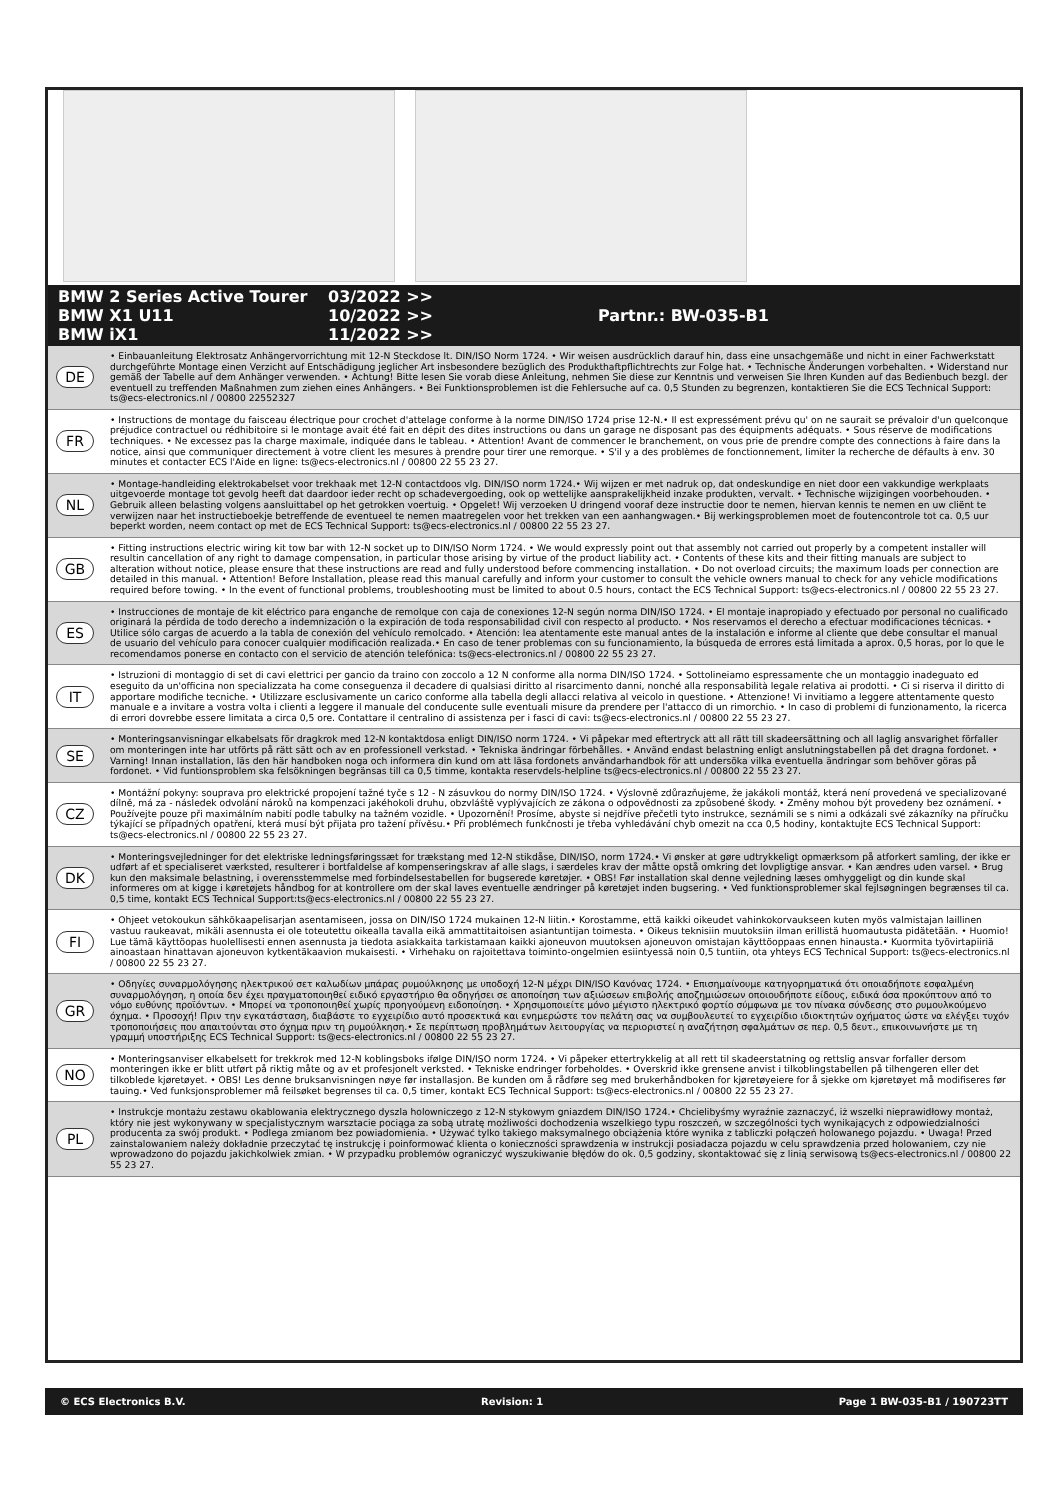BMW 2 Series Active Tourer
BMW X1 U11
BMW iX1
03/2022 >>
10/2022 >>
11/2022 >>
Partnr.: BW-035-B1
DE
• Einbauanleitung Elektrosatz Anhängervorrichtung mit 12-N Steckdose lt. DIN/ISO Norm 1724. • Wir weisen ausdrücklich darauf hin, dass eine unsachgemäße und nicht in einer Fachwerkstatt durchgeführte Montage einen Verzicht auf Entschädigung jeglicher Art insbesondere bezüglich des Produkthaftpflichtrechts zur Folge hat. • Technische Änderungen vorbehalten. • Widerstand nur gemäß der Tabelle auf dem Anhänger verwenden. • Achtung! Bitte lesen Sie vorab diese Anleitung, nehmen Sie diese zur Kenntnis und verweisen Sie Ihren Kunden auf das Bedienbuch bezgl. der eventuell zu treffenden Maßnahmen zum ziehen eines Anhängers. • Bei Funktionsproblemen ist die Fehlersuche auf ca. 0,5 Stunden zu begrenzen, kontaktieren Sie die ECS Technical Support: ts@ecs-electronics.nl / 00800 22552327
FR
• Instructions de montage du faisceau électrique pour crochet d'attelage conforme à la norme DIN/ISO 1724 prise 12-N.• Il est expressément prévu qu' on ne saurait se prévaloir d'un quelconque préjudice contractuel ou rédhibitoire si le montage avait été fait en dépit des dites instructions ou dans un garage ne disposant pas des équipments adéquats. • Sous réserve de modifications techniques. • Ne excessez pas la charge maximale, indiquée dans le tableau. • Attention! Avant de commencer le branchement, on vous prie de prendre compte des connections à faire dans la notice, ainsi que communiquer directement à votre client les mesures à prendre pour tirer une remorque. • S'il y a des problèmes de fonctionnement, limiter la recherche de défaults à env. 30 minutes et contacter ECS l'Aide en ligne: ts@ecs-electronics.nl / 00800 22 55 23 27.
NL
• Montage-handleiding elektrokabelset voor trekhaak met 12-N contactdoos vlg. DIN/ISO norm 1724.• Wij wijzen er met nadruk op, dat ondeskundige en niet door een vakkundige werkplaats uitgevoerde montage tot gevolg heeft dat daardoor ieder recht op schadevergoeding, ook op wettelijke aansprakelijkheid inzake produkten, vervalt. • Technische wijzigingen voorbehouden. • Gebruik alleen belasting volgens aansluittabel op het getrokken voertuig. • Opgelet! Wij verzoeken U dringend vooraf deze instructie door te nemen, hiervan kennis te nemen en uw cliënt te verwijzen naar het instructieboekje betreffende de eventueel te nemen maatregelen voor het trekken van een aanhangwagen.• Bij werkingsproblemen moet de foutencontrole tot ca. 0,5 uur beperkt worden, neem contact op met de ECS Technical Support: ts@ecs-electronics.nl / 00800 22 55 23 27.
GB
• Fitting instructions electric wiring kit tow bar with 12-N socket up to DIN/ISO Norm 1724. • We would expressly point out that assembly not carried out properly by a competent installer will resultin cancellation of any right to damage compensation, in particular those arising by virtue of the product liability act. • Contents of these kits and their fitting manuals are subject to alteration without notice, please ensure that these instructions are read and fully understood before commencing installation. • Do not overload circuits; the maximum loads per connection are detailed in this manual. • Attention! Before Installation, please read this manual carefully and inform your customer to consult the vehicle owners manual to check for any vehicle modifications required before towing. • In the event of functional problems, troubleshooting must be limited to about 0.5 hours, contact the ECS Technical Support: ts@ecs-electronics.nl / 00800 22 55 23 27.
ES
• Instrucciones de montaje de kit eléctrico para enganche de remolque con caja de conexiones 12-N según norma DIN/ISO 1724. • El montaje inapropiado y efectuado por personal no cualificado originará la pérdida de todo derecho a indemnización o la expiración de toda responsabilidad civil con respecto al producto. • Nos reservamos el derecho a efectuar modificaciones técnicas. • Utilice sólo cargas de acuerdo a la tabla de conexión del vehículo remolcado. • Atención: lea atentamente este manual antes de la instalación e informe al cliente que debe consultar el manual de usuario del vehículo para conocer cualquier modificación realizada.• En caso de tener problemas con su funcionamiento, la búsqueda de errores está limitada a aprox. 0,5 horas, por lo que le recomendamos ponerse en contacto con el servicio de atención telefónica: ts@ecs-electronics.nl / 00800 22 55 23 27.
IT
• Istruzioni di montaggio di set di cavi elettrici per gancio da traino con zoccolo a 12 N conforme alla norma DIN/ISO 1724. • Sottolineiamo espressamente che un montaggio inadeguato ed eseguito da un'officina non specializzata ha come conseguenza il decadere di qualsiasi diritto al risarcimento danni, nonché alla responsabilità legale relativa ai prodotti. • Ci si riserva il diritto di apportare modifiche tecniche. • Utilizzare esclusivamente un carico conforme alla tabella degli allacci relativa al veicolo in questione. • Attenzione! Vi invitiamo a leggere attentamente questo manuale e a invitare a vostra volta i clienti a leggere il manuale del conducente sulle eventuali misure da prendere per l'attacco di un rimorchio. • In caso di problemi di funzionamento, la ricerca di errori dovrebbe essere limitata a circa 0,5 ore. Contattare il centralino di assistenza per i fasci di cavi: ts@ecs-electronics.nl / 00800 22 55 23 27.
SE
• Monteringsanvisningar elkabelsats för dragkrok med 12-N kontaktdosa enligt DIN/ISO norm 1724. • Vi påpekar med eftertryck att all rätt till skadeersättning och all laglig ansvarighet förfaller om monteringen inte har utförts på rätt sätt och av en professionell verkstad. • Tekniska ändringar förbehålles. • Använd endast belastning enligt anslutningstabellen på det dragna fordonet. • Varning! Innan installation, läs den här handboken noga och informera din kund om att läsa fordonets användarhandbok för att undersöka vilka eventuella ändringar som behöver göras på fordonet. • Vid funtionsproblem ska felsökningen begränsas till ca 0,5 timme, kontakta reservdels-helpline ts@ecs-electronics.nl / 00800 22 55 23 27.
CZ
• Montážní pokyny: souprava pro elektrické propojení tažné tyče s 12 - N zásuvkou do normy DIN/ISO 1724. • Výslovně zdůrazňujeme, že jakákoli montáž, která není provedená ve specializované dílně, má za - následek odvolání nároků na kompenzaci jakéhokoli druhu, obzvláště vyplývajících ze zákona o odpovědnosti za způsobené škody. • Změny mohou být provedeny bez oznámení. • Používejte pouze při maximálním nabití podle tabulky na tažném vozidle. • Upozornění! Prosíme, abyste si nejdříve přečetli tyto instrukce, seznámili se s nimi a odkázali své zákazníky na příručku týkající se případných opatření, která musí být přijata pro tažení přívěsu.• Při problémech funkčnosti je třeba vyhledávání chyb omezit na cca 0,5 hodiny, kontaktujte ECS Technical Support: ts@ecs-electronics.nl / 00800 22 55 23 27.
DK
• Monteringsvejledninger for det elektriske ledningsføringssæt for trækstang med 12-N stikdåse, DIN/ISO, norm 1724.• Vi ønsker at gøre udtrykkeligt opmærksom på atforkert samling, der ikke er udført af et specialiseret værksted, resulterer i bortfaldelse af kompenseringskrav af alle slags, i særdeles krav der måtte opstå omkring det lovpligtige ansvar. • Kan ændres uden varsel. • Brug kun den maksimale belastning, i overensstemmelse med forbindelsestabellen for bugserede køretøjer. • OBS! Før installation skal denne vejledning læses omhyggeligt og din kunde skal informeres om at kigge i køretøjets håndbog for at kontrollere om der skal laves eventuelle ændringer på køretøjet inden bugsering. • Ved funktionsproblemer skal fejlsøgningen begrænses til ca. 0,5 time, kontakt ECS Technical Support:ts@ecs-electronics.nl / 00800 22 55 23 27.
FI
• Ohjeet vetokoukun sähkökaapelisarjan asentamiseen, jossa on DIN/ISO 1724 mukainen 12-N liitin.• Korostamme, että kaikki oikeudet vahinkokorvaukseen kuten myös valmistajan laillinen vastuu raukeavat, mikäli asennusta ei ole toteutettu oikealla tavalla eikä ammattitaitoisen asiantuntijan toimesta. • Oikeus teknisiin muutoksiin ilman erillistä huomautusta pidätetään. • Huomio! Lue tämä käyttöopas huolellisesti ennen asennusta ja tiedota asiakkaita tarkistamaan kaikki ajoneuvon muutoksen ajoneuvon omistajan käyttöoppaas ennen hinausta.• Kuormita työvirtapiiriä ainoastaan hinattavan ajoneuvon kytkentäkaavion mukaisesti. • Virhehaku on rajoitettava toiminto-ongelmien esiintyessä noin 0,5 tuntiin, ota yhteys ECS Technical Support: ts@ecs-electronics.nl / 00800 22 55 23 27.
GR
• Οδηγίες συναρμολόγησης ηλεκτρικού σετ καλωδίων μπάρας ρυμούλκησης με υποδοχή 12-N μέχρι DIN/ISO Κανόνας 1724. • Επισημαίνουμε κατηγορηματικά ότι οποιαδήποτε εσφαλμένη συναρμολόγηση, η οποία δεν έχει πραγματοποιηθεί ειδικό εργαστήριο θα οδηγήσει σε αποποίηση των αξιώσεων επιβολής αποζημιώσεων οποιουδήποτε είδους, ειδικά όσα προκύπτουν από το νόμο ευθύνης προϊόντων. • Μπορεί να τροποποιηθεί χωρίς προηγούμενη ειδοποίηση. • Χρησιμοποιείτε μόνο μέγιστο ηλεκτρικό φορτίο σύμφωνα με τον πίνακα σύνδεσης στο ρυμουλκούμενο όχημα. • Προσοχή! Πριν την εγκατάσταση, διαβάστε το εγχειρίδιο αυτό προσεκτικά και ενημερώστε τον πελάτη σας να συμβουλευτεί το εγχειρίδιο ιδιοκτητών οχήματος ώστε να ελέγξει τυχόν τροποποιήσεις που απαιτούνται στο όχημα πριν τη ρυμούλκηση.• Σε περίπτωση προβλημάτων λειτουργίας να περιοριστεί η αναζήτηση σφαλμάτων σε περ. 0,5 δευτ., επικοινωνήστε με τη γραμμή υποστήριξης ECS Technical Support: ts@ecs-electronics.nl / 00800 22 55 23 27.
NO
• Monteringsanviser elkabelsett for trekkrok med 12-N koblingsboks ifølge DIN/ISO norm 1724. • Vi påpeker ettertrykkelig at all rett til skadeerstatning og rettslig ansvar forfaller dersom monteringen ikke er blitt utført på riktig måte og av et profesjonelt verksted. • Tekniske endringer forbeholdes. • Overskrid ikke grensene anvist i tilkoblingstabellen på tilhengeren eller det tilkoblede kjøretøyet. • OBS! Les denne bruksanvisningen nøye før installasjon. Be kunden om å rådføre seg med brukerhåndboken for kjøretøyeiere for å sjekke om kjøretøyet må modifiseres før tauing.• Ved funksjonsproblemer må feilsøket begrenses til ca. 0,5 timer, kontakt ECS Technical Support: ts@ecs-electronics.nl / 00800 22 55 23 27.
PL
• Instrukcje montażu zestawu okablowania elektrycznego dyszla holowniczego z 12-N stykowym gniazdem DIN/ISO 1724.• Chcielibyśmy wyraźnie zaznaczyć, iż wszelki nieprawidłowy montaż, który nie jest wykonywany w specjalistycznym warsztacie pociąga za sobą utratę możliwości dochodzenia wszelkiego typu roszczeń, w szczególności tych wynikających z odpowiedzialności producenta za swój produkt. • Podlega zmianom bez powiadomienia. • Używać tylko takiego maksymalnego obciążenia które wynika z tabliczki połączeń holowanego pojazdu. • Uwaga! Przed zainstalowaniem należy dokładnie przeczytać tę instrukcję i poinformować klienta o konieczności sprawdzenia w instrukcji posiadacza pojazdu w celu sprawdzenia przed holowaniem, czy nie wprowadzono do pojazdu jakichkolwiek zmian. • W przypadku problemów ograniczyć wyszukiwanie błędów do ok. 0,5 godziny, skontaktować się z linią serwisową ts@ecs-electronics.nl / 00800 22 55 23 27.
© ECS Electronics B.V. Revision: 1 Page 1 BW-035-B1 / 190723TT